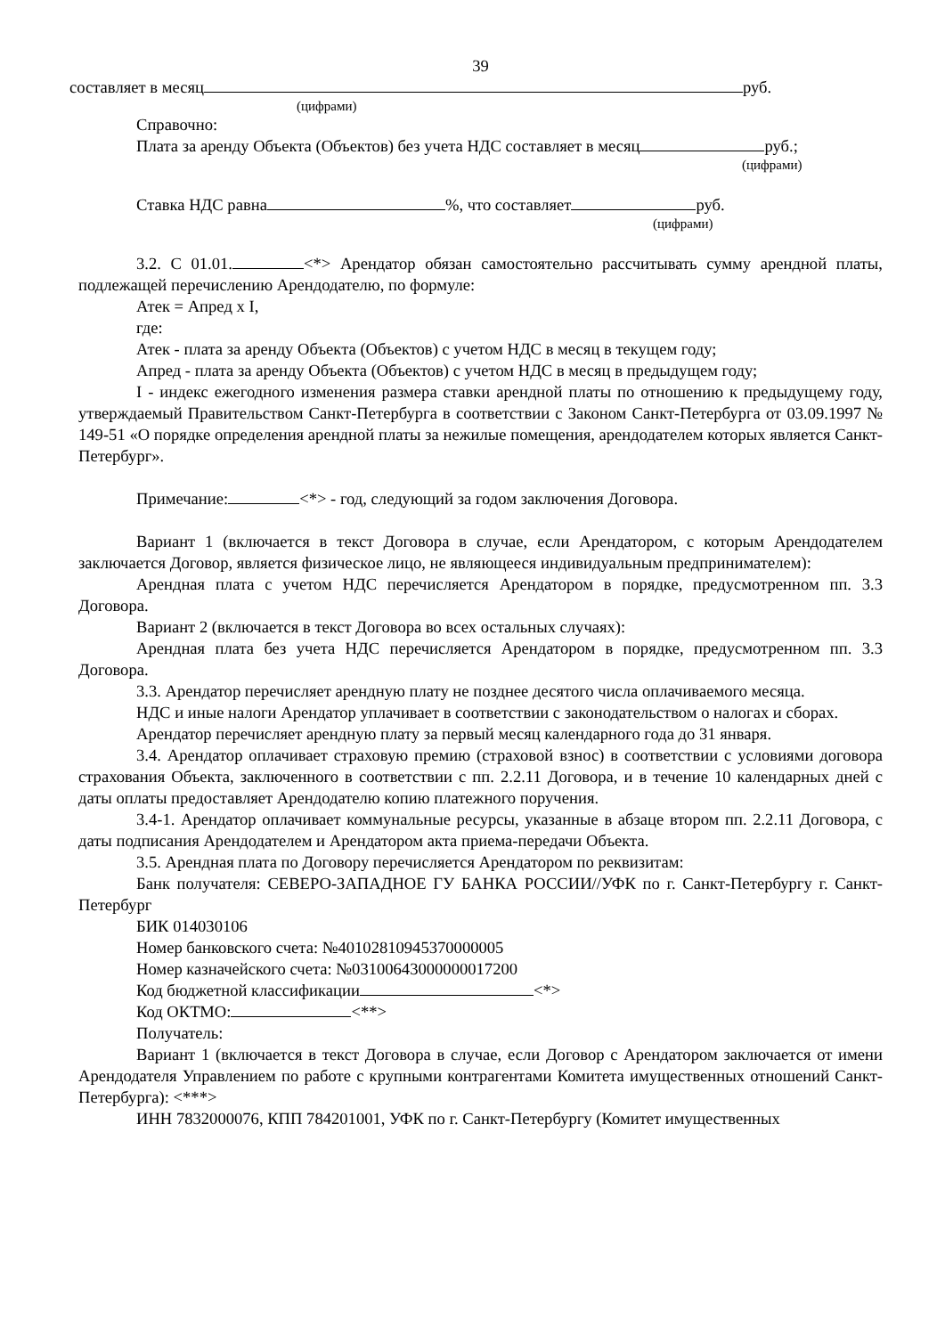39
составляет в месяц руб.
(цифрами)
Справочно:
Плата за аренду Объекта (Объектов) без учета НДС составляет в месяц руб.;
(цифрами)
Ставка НДС равна %, что составляет руб.
(цифрами)
3.2. С 01.01. <*> Арендатор обязан самостоятельно рассчитывать сумму арендной платы, подлежащей перечислению Арендодателю, по формуле:
Атек = Апред x I,
где:
Атек - плата за аренду Объекта (Объектов) с учетом НДС в месяц в текущем году;
Апред - плата за аренду Объекта (Объектов) с учетом НДС в месяц в предыдущем году;
I - индекс ежегодного изменения размера ставки арендной платы по отношению к предыдущему году, утверждаемый Правительством Санкт-Петербурга в соответствии с Законом Санкт-Петербурга от 03.09.1997 № 149-51 «О порядке определения арендной платы за нежилые помещения, арендодателем которых является Санкт-Петербург».
Примечание: <*> - год, следующий за годом заключения Договора.
Вариант 1 (включается в текст Договора в случае, если Арендатором, с которым Арендодателем заключается Договор, является физическое лицо, не являющееся индивидуальным предпринимателем):
Арендная плата с учетом НДС перечисляется Арендатором в порядке, предусмотренном пп. 3.3 Договора.
Вариант 2 (включается в текст Договора во всех остальных случаях):
Арендная плата без учета НДС перечисляется Арендатором в порядке, предусмотренном пп. 3.3 Договора.
3.3. Арендатор перечисляет арендную плату не позднее десятого числа оплачиваемого месяца.
НДС и иные налоги Арендатор уплачивает в соответствии с законодательством о налогах и сборах.
Арендатор перечисляет арендную плату за первый месяц календарного года до 31 января.
3.4. Арендатор оплачивает страховую премию (страховой взнос) в соответствии с условиями договора страхования Объекта, заключенного в соответствии с пп. 2.2.11 Договора, и в течение 10 календарных дней с даты оплаты предоставляет Арендодателю копию платежного поручения.
3.4-1. Арендатор оплачивает коммунальные ресурсы, указанные в абзаце втором пп. 2.2.11 Договора, с даты подписания Арендодателем и Арендатором акта приема-передачи Объекта.
3.5. Арендная плата по Договору перечисляется Арендатором по реквизитам:
Банк получателя: СЕВЕРО-ЗАПАДНОЕ ГУ БАНКА РОССИИ//УФК по г. Санкт-Петербургу г. Санкт-Петербург
БИК 014030106
Номер банковского счета: №40102810945370000005
Номер казначейского счета: №03100643000000017200
Код бюджетной классификации <*>
Код ОКТМО: <**>
Получатель:
Вариант 1 (включается в текст Договора в случае, если Договор с Арендатором заключается от имени Арендодателя Управлением по работе с крупными контрагентами Комитета имущественных отношений Санкт-Петербурга): <***>
ИНН 7832000076, КПП 784201001, УФК по г. Санкт-Петербургу (Комитет имущественных